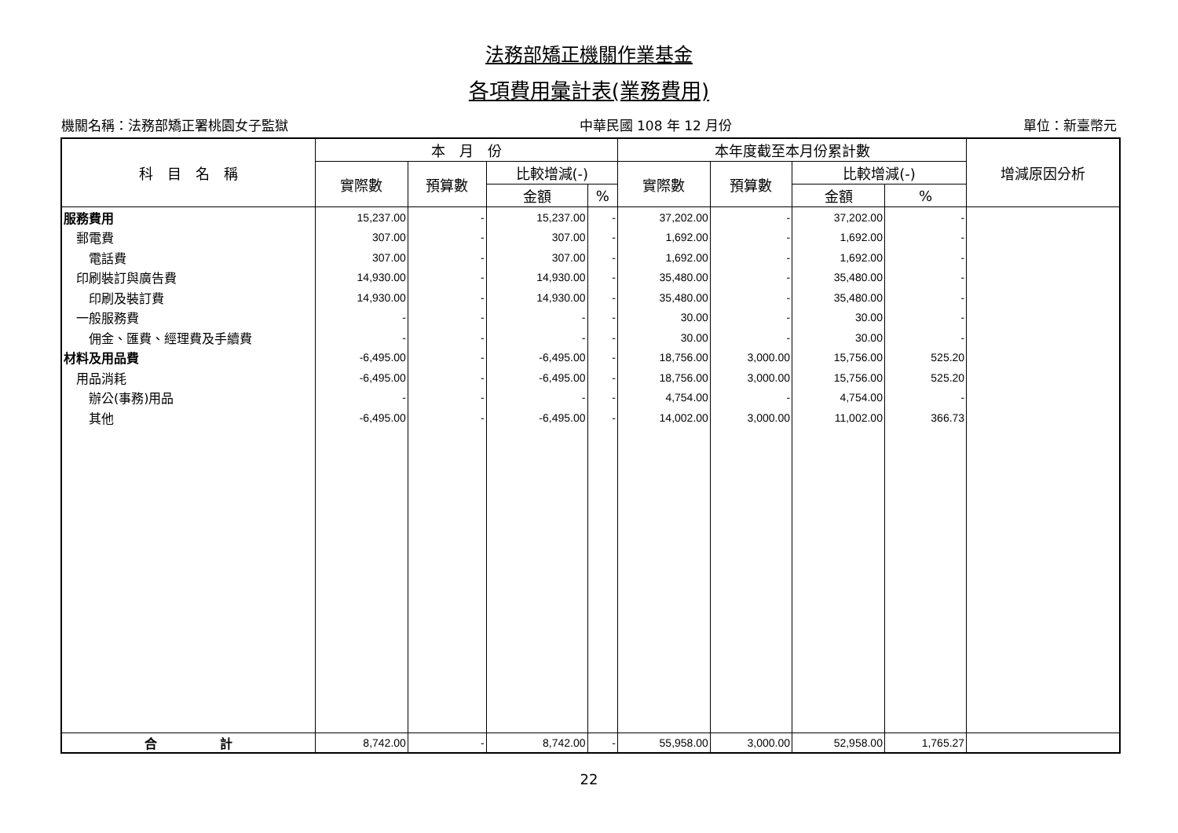法務部矯正機關作業基金
各項費用彙計表(業務費用)
機關名稱：法務部矯正署桃園女子監獄 中華民國 108 年 12 月份 單位：新臺幣元
| 科 目 名 稱 | 本 月 份 | | | | 本年度截至本月份累計數 | | | | 增減原因分析 |
| --- | --- | --- | --- | --- | --- | --- | --- | --- | --- |
| | 實際數 | 預算數 | 比較增減(-) | | 實際數 | 預算數 | 比較增減(-) | | |
| | | | 金額 | % | | | 金額 | % | |
| 服務費用 | 15,237.00 | - | 15,237.00 | - | 37,202.00 | - | 37,202.00 | - | |
| 郵電費 | 307.00 | - | 307.00 | - | 1,692.00 | - | 1,692.00 | - | |
| 電話費 | 307.00 | - | 307.00 | - | 1,692.00 | - | 1,692.00 | - | |
| 印刷裝訂與廣告費 | 14,930.00 | - | 14,930.00 | - | 35,480.00 | - | 35,480.00 | - | |
| 印刷及裝訂費 | 14,930.00 | - | 14,930.00 | - | 35,480.00 | - | 35,480.00 | - | |
| 一般服務費 | - | - | - | - | 30.00 | - | 30.00 | - | |
| 佣金、匯費、經理費及手續費 | - | - | - | - | 30.00 | - | 30.00 | - | |
| 材料及用品費 | -6,495.00 | - | -6,495.00 | - | 18,756.00 | 3,000.00 | 15,756.00 | 525.20 | |
| 用品消耗 | -6,495.00 | - | -6,495.00 | - | 18,756.00 | 3,000.00 | 15,756.00 | 525.20 | |
| 辦公(事務)用品 | - | - | - | - | 4,754.00 | - | 4,754.00 | - | |
| 其他 | -6,495.00 | - | -6,495.00 | - | 14,002.00 | 3,000.00 | 11,002.00 | 366.73 | |
| 合 計 | 8,742.00 | - | 8,742.00 | - | 55,958.00 | 3,000.00 | 52,958.00 | 1,765.27 | |
22